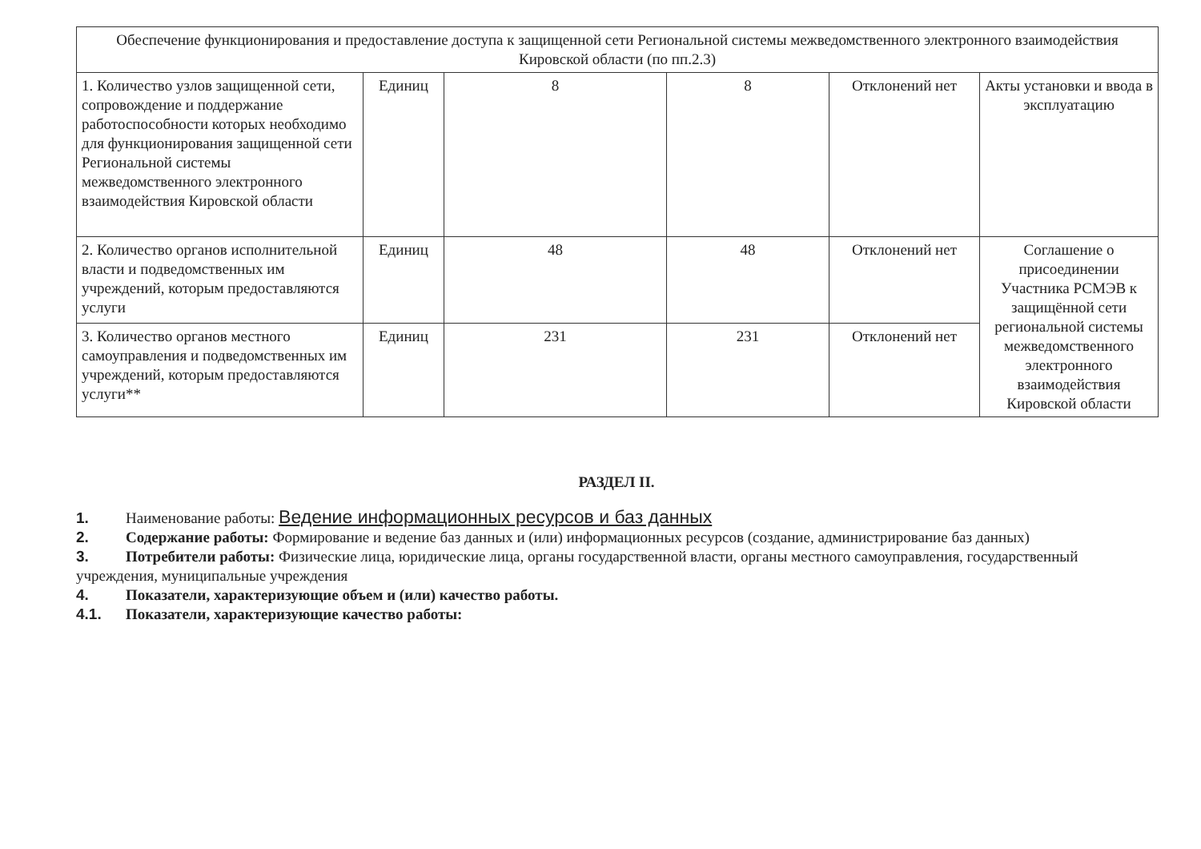| Обеспечение функционирования и предоставление доступа к защищенной сети Региональной системы межведомственного электронного взаимодействия Кировской области (по пп.2.3) | | | | | |
| 1. Количество узлов защищенной сети, сопровождение и поддержание работоспособности которых необходимо для функционирования защищенной сети Региональной системы межведомственного электронного взаимодействия Кировской области | Единиц | 8 | 8 | Отклонений нет | Акты установки и ввода в эксплуатацию |
| 2. Количество органов исполнительной власти и подведомственных им учреждений, которым предоставляются услуги | Единиц | 48 | 48 | Отклонений нет | Соглашение о присоединении Участника РСМЭВ к защищённой сети региональной системы межведомственного электронного взаимодействия Кировской области |
| 3. Количество органов местного самоуправления и подведомственных им учреждений, которым предоставляются услуги** | Единиц | 231 | 231 | Отклонений нет | |
РАЗДЕЛ II.
1. Наименование работы: Ведение информационных ресурсов и баз данных
2. Содержание работы: Формирование и ведение баз данных и (или) информационных ресурсов (создание, администрирование баз данных)
3. Потребители работы: Физические лица, юридические лица, органы государственной власти, органы местного самоуправления, государственный учреждения, муниципальные учреждения
4. Показатели, характеризующие объем и (или) качество работы.
4.1. Показатели, характеризующие качество работы: